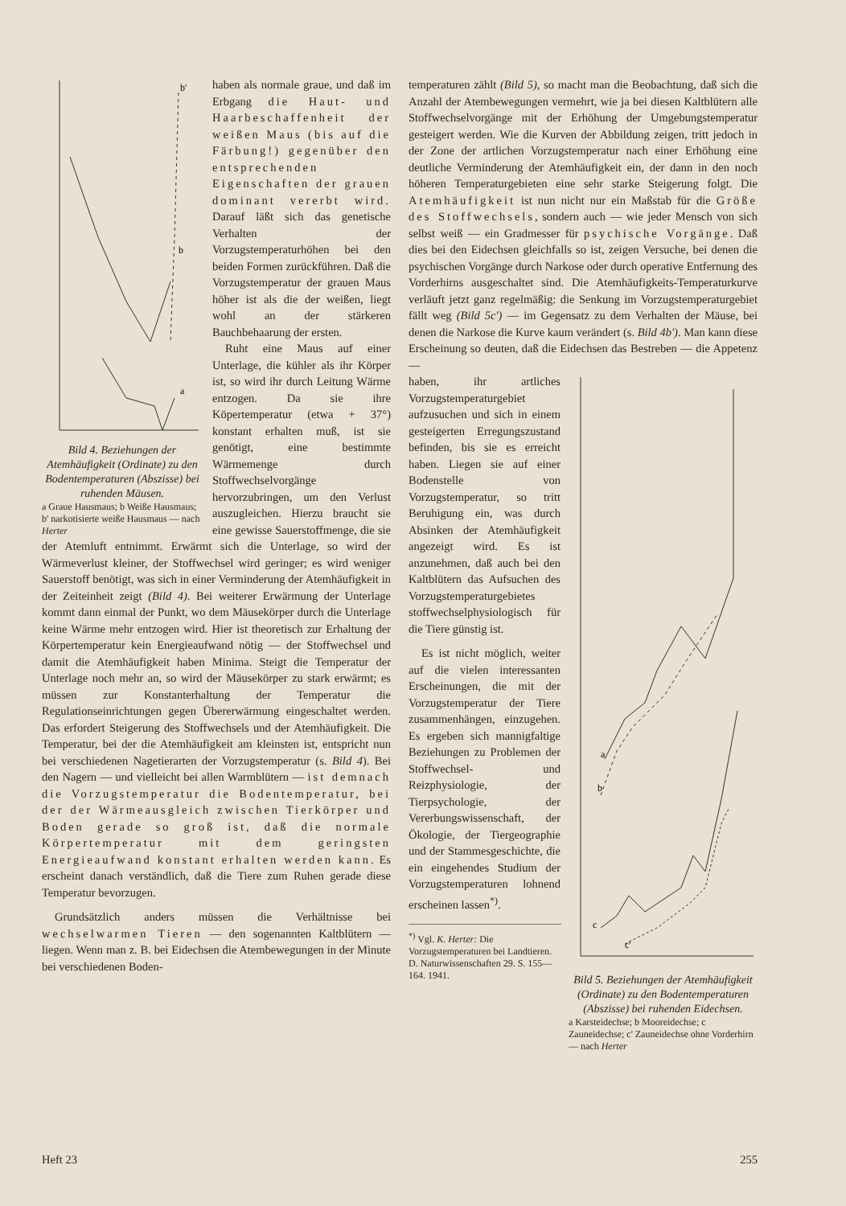b
a
b'
Bild 4. Beziehungen der Atemhäufigkeit (Ordinate) zu den Bodentemperaturen (Abszisse) bei ruhenden Mäusen.
a Graue Hausmaus; b Weiße Hausmaus; b' narkotisierte weiße Hausmaus — nach Herter
haben als normale graue, und daß im Erbgang die Haut- und Haarbeschaffenheit der weißen Maus (bis auf die Färbung!) gegenüber den entsprechenden Eigenschaften der grauen dominant vererbt wird. Darauf läßt sich das genetische Verhalten der Vorzugstemperaturhöhen bei den beiden Formen zurückführen. Daß die Vorzugstemperatur der grauen Maus höher ist als die der weißen, liegt wohl an der stärkeren Bauchbehaarung der ersten.
Ruht eine Maus auf einer Unterlage, die kühler als ihr Körper ist, so wird ihr durch Leitung Wärme entzogen. Da sie ihre Köpertemperatur (etwa + 37°) konstant erhalten muß, ist sie genötigt, eine bestimmte Wärmemenge durch Stoffwechselvorgänge hervorzubringen, um den Verlust auszugleichen. Hierzu braucht sie eine gewisse Sauerstoffmenge, die sie der Atemluft entnimmt. Erwärmt sich die Unterlage, so wird der Wärmeverlust kleiner, der Stoffwechsel wird geringer; es wird weniger Sauerstoff benötigt, was sich in einer Verminderung der Atemhäufigkeit in der Zeiteinheit zeigt (Bild 4). Bei weiterer Erwärmung der Unterlage kommt dann einmal der Punkt, wo dem Mäusekörper durch die Unterlage keine Wärme mehr entzogen wird. Hier ist theoretisch zur Erhaltung der Körpertemperatur kein Energieaufwand nötig — der Stoffwechsel und damit die Atemhäufigkeit haben Minima. Steigt die Temperatur der Unterlage noch mehr an, so wird der Mäusekörper zu stark erwärmt; es müssen zur Konstanterhaltung der Temperatur die Regulationseinrichtungen gegen Übererwärmung eingeschaltet werden. Das erfordert Steigerung des Stoffwechsels und der Atemhäufigkeit. Die Temperatur, bei der die Atemhäufigkeit am kleinsten ist, entspricht nun bei verschiedenen Nagetierarten der Vorzugstemperatur (s. Bild 4). Bei den Nagern — und vielleicht bei allen Warmblütern — ist demnach die Vorzugstemperatur die Bodentemperatur, bei der der Wärmeausgleich zwischen Tierkörper und Boden gerade so groß ist, daß die normale Körpertemperatur mit dem geringsten Energieaufwand konstant erhalten werden kann. Es erscheint danach verständlich, daß die Tiere zum Ruhen gerade diese Temperatur bevorzugen.
Grundsätzlich anders müssen die Verhältnisse bei wechselwarmen Tieren — den sogenannten Kaltblütern — liegen. Wenn man z. B. bei Eidechsen die Atembewegungen in der Minute bei verschiedenen Boden-
temperaturen zählt (Bild 5), so macht man die Beobachtung, daß sich die Anzahl der Atembewegungen vermehrt, wie ja bei diesen Kaltblütern alle Stoffwechselvorgänge mit der Erhöhung der Umgebungstemperatur gesteigert werden. Wie die Kurven der Abbildung zeigen, tritt jedoch in der Zone der artlichen Vorzugstemperatur nach einer Erhöhung eine deutliche Verminderung der Atemhäufigkeit ein, der dann in den noch höheren Temperaturgebieten eine sehr starke Steigerung folgt. Die Atemhäufigkeit ist nun nicht nur ein Maßstab für die Größe des Stoffwechsels, sondern auch — wie jeder Mensch von sich selbst weiß — ein Gradmesser für psychische Vorgänge. Daß dies bei den Eidechsen gleichfalls so ist, zeigen Versuche, bei denen die psychischen Vorgänge durch Narkose oder durch operative Entfernung des Vorderhirns ausgeschaltet sind. Die Atemhäufigkeits-Temperaturkurve verläuft jetzt ganz regelmäßig: die Senkung im Vorzugstemperaturgebiet fällt weg (Bild 5c') — im Gegensatz zu dem Verhalten der Mäuse, bei denen die Narkose die Kurve kaum verändert (s. Bild 4b'). Man kann diese Erscheinung so deuten, daß die Eidechsen das Bestreben — die Appetenz —
a
b
c
c'
Bild 5. Beziehungen der Atemhäufigkeit (Ordinate) zu den Bodentemperaturen (Abszisse) bei ruhenden Eidechsen.
a Karsteidechse; b Mooreidechse; c Zauneidechse; c' Zauneidechse ohne Vorderhirn — nach Herter
haben, ihr artliches Vorzugstemperaturgebiet aufzusuchen und sich in einem gesteigerten Erregungszustand befinden, bis sie es erreicht haben. Liegen sie auf einer Bodenstelle von Vorzugstemperatur, so tritt Beruhigung ein, was durch Absinken der Atemhäufigkeit angezeigt wird. Es ist anzunehmen, daß auch bei den Kaltblütern das Aufsuchen des Vorzugstemperaturgebietes stoffwechselphysiologisch für die Tiere günstig ist.
Es ist nicht möglich, weiter auf die vielen interessanten Erscheinungen, die mit der Vorzugstemperatur der Tiere zusammenhängen, einzugehen. Es ergeben sich mannigfaltige Beziehungen zu Problemen der Stoffwechsel- und Reizphysiologie, der Tierpsychologie, der Vererbungswissenschaft, der Ökologie, der Tiergeographie und der Stammesgeschichte, die ein eingehendes Studium der Vorzugstemperaturen lohnend erscheinen lassen<sup>*)</sup>.
<sup>*)</sup> Vgl. K. Herter: Die Vorzugstemperaturen bei Landtieren. D. Naturwissenschaften 29. S. 155—164. 1941.
Heft 23 255